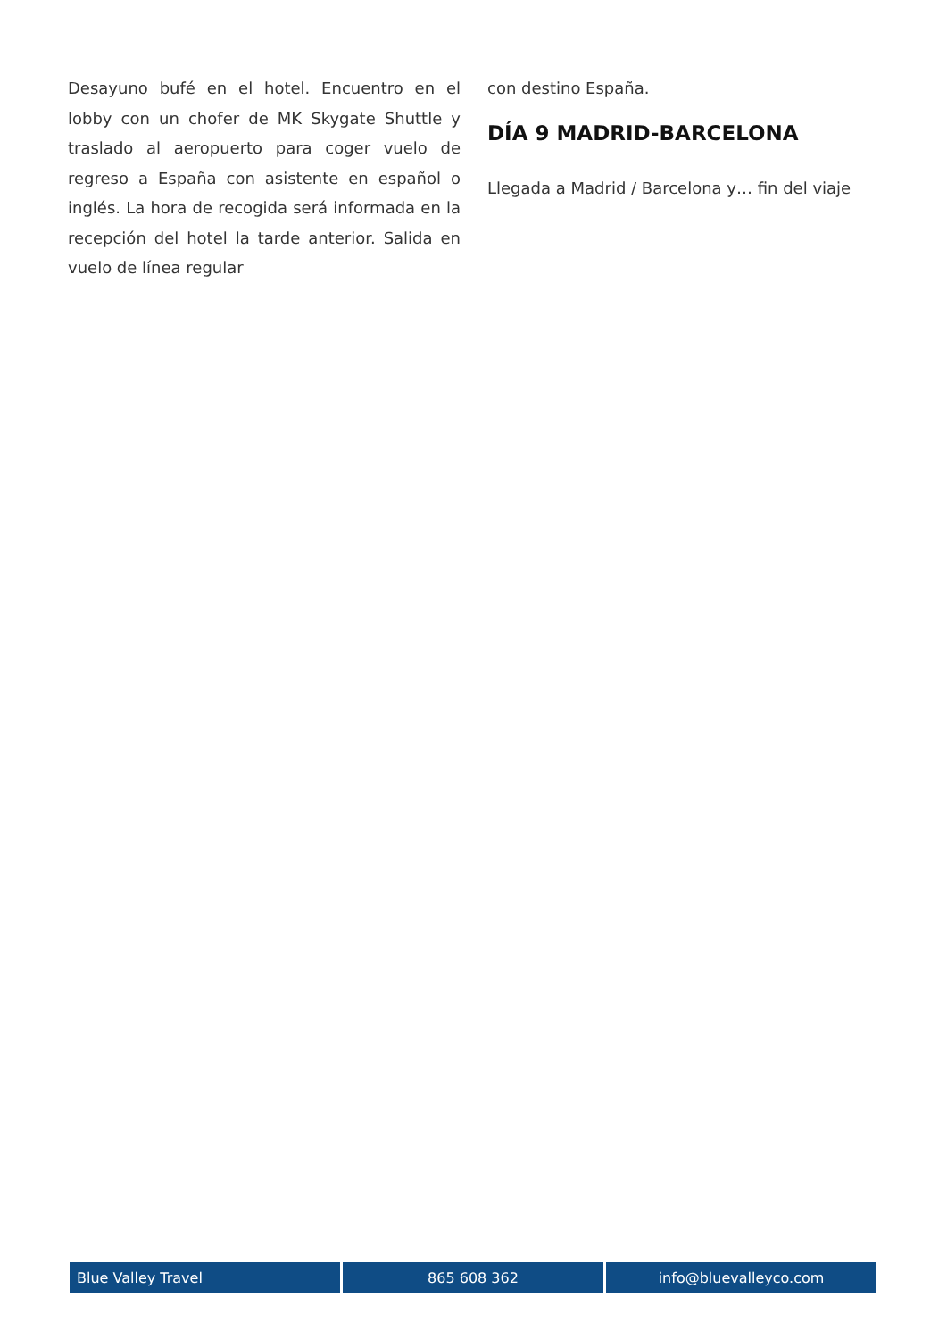Desayuno bufé en el hotel. Encuentro en el lobby con un chofer de MK Skygate Shuttle y traslado al aeropuerto para coger vuelo de regreso a España con asistente en español o inglés. La hora de recogida será informada en la recepción del hotel la tarde anterior. Salida en vuelo de línea regular
con destino España.
DÍA 9 MADRID-BARCELONA
Llegada a Madrid / Barcelona y… fin del viaje
Blue Valley Travel 865 608 362 info@bluevalleyco.com